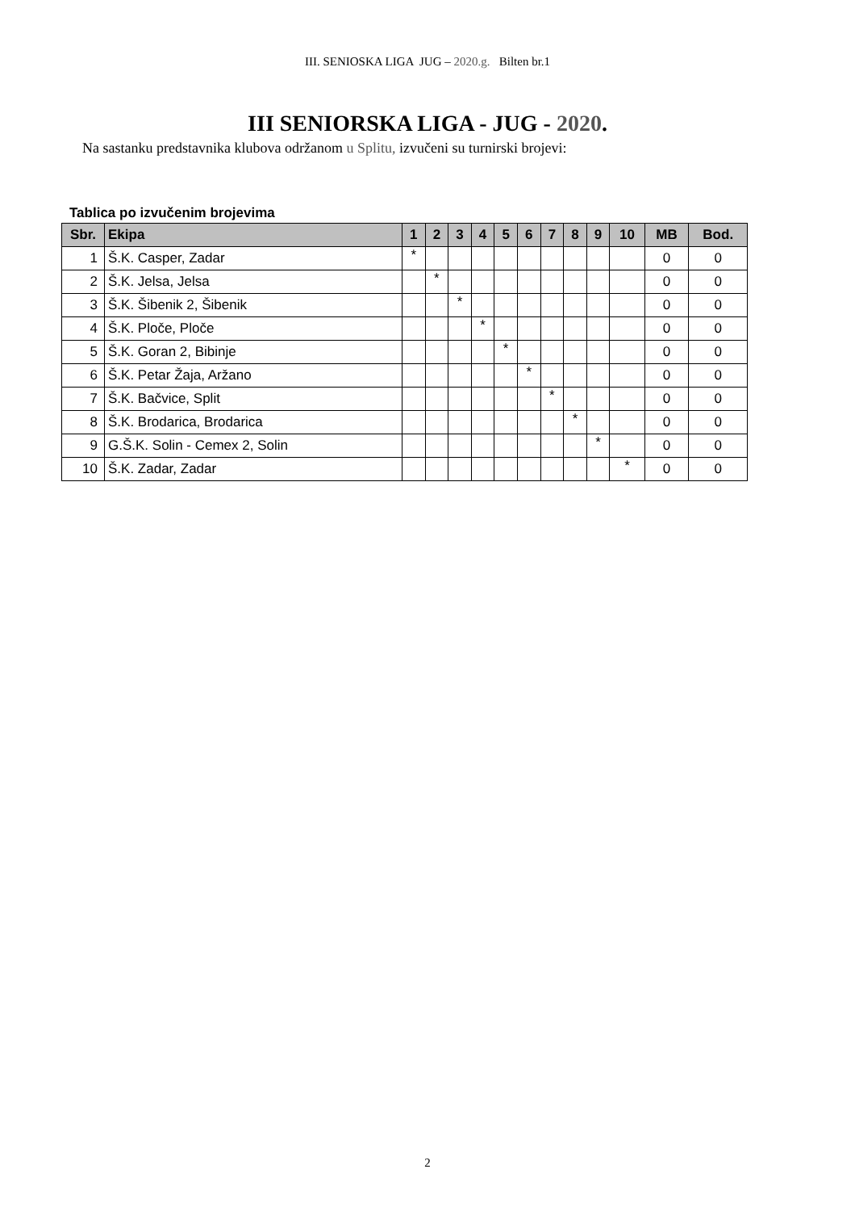III. SENIOSKA LIGA JUG – 2020.g. Bilten br.1
III SENIORSKA LIGA - JUG - 2020.
Na sastanku predstavnika klubova održanom u Splitu, izvučeni su turnirski brojevi:
Tablica po izvučenim brojevima
| Sbr. | Ekipa | 1 | 2 | 3 | 4 | 5 | 6 | 7 | 8 | 9 | 10 | MB | Bod. |
| --- | --- | --- | --- | --- | --- | --- | --- | --- | --- | --- | --- | --- | --- |
| 1 | Š.K. Casper, Zadar | * | | | | | | | | | | 0 | 0 |
| 2 | Š.K. Jelsa, Jelsa | | * | | | | | | | | | 0 | 0 |
| 3 | Š.K. Šibenik 2, Šibenik | | | * | | | | | | | | 0 | 0 |
| 4 | Š.K. Ploče, Ploče | | | | * | | | | | | | 0 | 0 |
| 5 | Š.K. Goran 2, Bibinje | | | | | * | | | | | | 0 | 0 |
| 6 | Š.K. Petar Žaja, Aržano | | | | | | * | | | | | 0 | 0 |
| 7 | Š.K. Bačvice, Split | | | | | | | * | | | | 0 | 0 |
| 8 | Š.K. Brodarica, Brodarica | | | | | | | | * | | | 0 | 0 |
| 9 | G.Š.K. Solin - Cemex 2, Solin | | | | | | | | | * | | 0 | 0 |
| 10 | Š.K. Zadar, Zadar | | | | | | | | | | * | 0 | 0 |
2